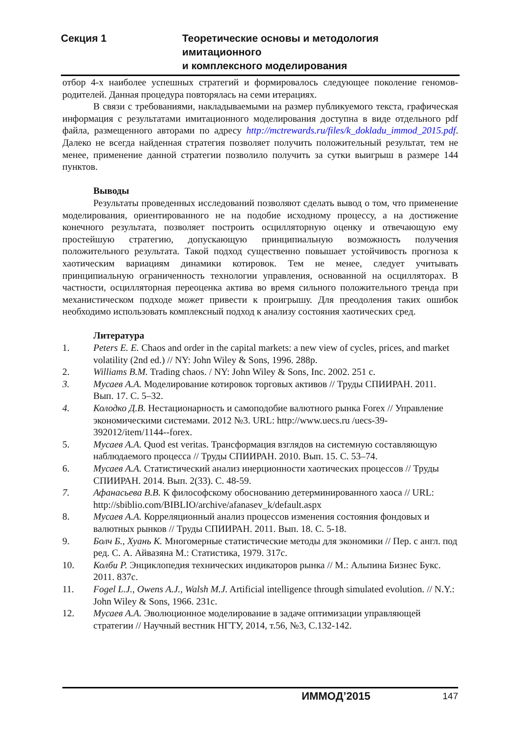Секция 1 Теоретические основы и методология имитационного
и комплексного моделирования
отбор 4-х наиболее успешных стратегий и формировалось следующее поколение геномов-родителей. Данная процедура повторялась на семи итерациях.
В связи с требованиями, накладываемыми на размер публикуемого текста, графическая информация с результатами имитационного моделирования доступна в виде отдельного pdf файла, размещенного авторами по адресу http://mctrewards.ru/files/k_dokladu_immod_2015.pdf. Далеко не всегда найденная стратегия позволяет получить положительный результат, тем не менее, применение данной стратегии позволило получить за сутки выигрыш в размере 144 пунктов.
Выводы
Результаты проведенных исследований позволяют сделать вывод о том, что применение моделирования, ориентированного не на подобие исходному процессу, а на достижение конечного результата, позволяет построить осцилляторную оценку и отвечающую ему простейшую стратегию, допускающую принципиальную возможность получения положительного результата. Такой подход существенно повышает устойчивость прогноза к хаотическим вариациям динамики котировок. Тем не менее, следует учитывать принципиальную ограниченность технологии управления, основанной на осцилляторах. В частности, осцилляторная переоценка актива во время сильного положительного тренда при механистическом подходе может привести к проигрышу. Для преодоления таких ошибок необходимо использовать комплексный подход к анализу состояния хаотических сред.
Литература
1. Peters E. E. Chaos and order in the capital markets: a new view of cycles, prices, and market volatility (2nd ed.) // NY: John Wiley & Sons, 1996. 288p.
2. Williams B.M. Trading chaos. / NY: John Wiley & Sons, Inc. 2002. 251 с.
3. Мусаев А.А. Моделирование котировок торговых активов // Труды СПИИРАН. 2011. Вып. 17. С. 5–32.
4. Колодко Д.В. Нестационарность и самоподобие валютного рынка Forex // Управление экономическими системами. 2012 №3. URL: http://www.uecs.ru /uecs-39-392012/item/1144--forex.
5. Мусаев А.А. Quod est veritas. Трансформация взглядов на системную составляющую наблюдаемого процесса // Труды СПИИРАН. 2010. Вып. 15. С. 53–74.
6. Мусаев А.А. Статистический анализ инерционности хаотических процессов // Труды СПИИРАН. 2014. Вып. 2(33). С. 48-59.
7. Афанасьева В.В. К философскому обоснованию детерминированного хаоса // URL: http://sbiblio.com/BIBLIO/archive/afanasev_k/default.aspx
8. Мусаев А.А. Корреляционный анализ процессов изменения состояния фондовых и валютных рынков // Труды СПИИРАН. 2011. Вып. 18. С. 5-18.
9. Болч Б., Хуань К. Многомерные статистические методы для экономики // Пер. с англ. под ред. С. А. Айвазяна М.: Статистика, 1979. 317с.
10. Колби Р. Энциклопедия технических индикаторов рынка // М.: Альпина Бизнес Букс. 2011. 837с.
11. Fogel L.J., Owens A.J., Walsh M.J. Artificial intelligence through simulated evolution. // N.Y.: John Wiley & Sons, 1966. 231с.
12. Мусаев А.А. Эволюционное моделирование в задаче оптимизации управляющей стратегии // Научный вестник НГТУ, 2014, т.56, №3, С.132-142.
ИММОД’2015 147